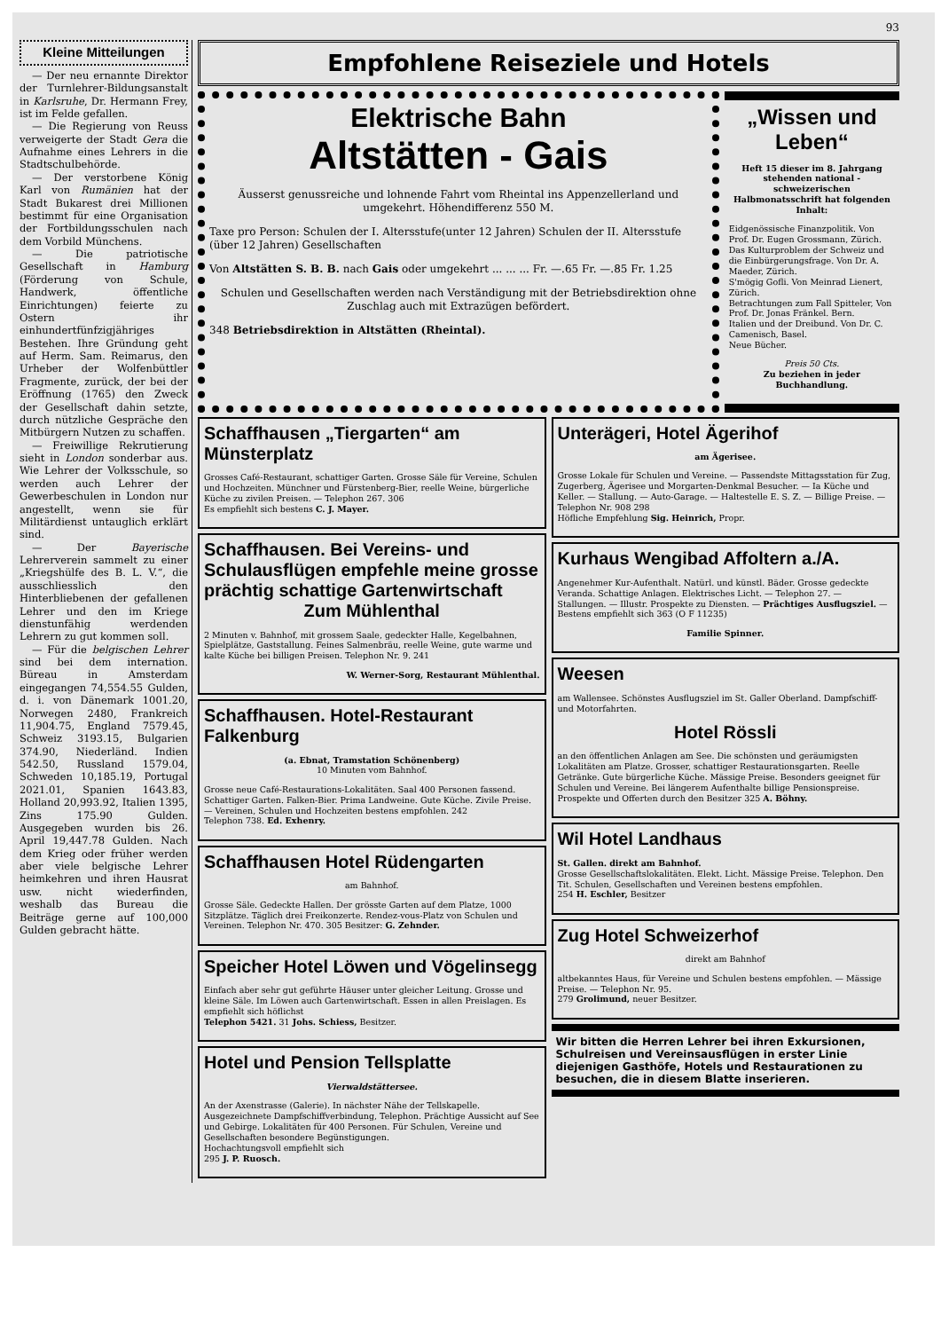93
Kleine Mitteilungen
— Der neu ernannte Direktor der Turnlehrer-Bildungsanstalt in Karlsruhe, Dr. Hermann Frey, ist im Felde gefallen.
— Die Regierung von Reuss verweigerte der Stadt Gera die Aufnahme eines Lehrers in die Stadtschulbehörde.
— Der verstorbene König Karl von Rumänien hat der Stadt Bukarest drei Millionen bestimmt für eine Organisation der Fortbildungsschulen nach dem Vorbild Münchens.
— Die patriotische Gesellschaft in Hamburg (Förderung von Schule, Handwerk, öffentliche Einrichtungen) feierte zu Ostern ihr einhundertfünfzigjähriges Bestehen. Ihre Gründung geht auf Herm. Sam. Reimarus, den Urheber der Wolfenbüttler Fragmente, zurück, der bei der Eröffnung (1765) den Zweck der Gesellschaft dahin setzte, durch nützliche Gespräche den Mitbürgern Nutzen zu schaffen.
— Freiwillige Rekrutierung sieht in London sonderbar aus. Wie Lehrer der Volksschule, so werden auch Lehrer der Gewerbeschulen in London nur angestellt, wenn sie für Militärdienst untauglich erklärt sind.
— Der Bayerische Lehrerverein sammelt zu einer „Kriegshülfe des B. L. V.“, die ausschliesslich den Hinterbliebenen der gefallenen Lehrer und den im Kriege dienstunfähig werdenden Lehrern zu gut kommen soll.
— Für die belgischen Lehrer sind bei dem internation. Büreau in Amsterdam eingegangen 74,554.55 Gulden, d. i. von Dänemark 1001.20, Norwegen 2480, Frankreich 11,904.75, England 7579.45, Schweiz 3193.15, Bulgarien 374.90, Niederländ. Indien 542.50, Russland 1579.04, Schweden 10,185.19, Portugal 2021.01, Spanien 1643.83, Holland 20,993.92, Italien 1395, Zins 175.90 Gulden. Ausgegeben wurden bis 26. April 19,447.78 Gulden. Nach dem Krieg oder früher werden aber viele belgische Lehrer heimkehren und ihren Hausrat usw. nicht wiederfinden, weshalb das Bureau die Beiträge gerne auf 100,000 Gulden gebracht hätte.
Empfohlene Reiseziele und Hotels
Elektrische Bahn
Altstätten - Gais
Äusserst genussreiche und lohnende Fahrt vom Rheintal ins Appenzellerland und umgekehrt. Höhendifferenz 550 M.
Taxe pro Person: Schulen der I. Altersstufe(unter 12 Jahren) Schulen der II. Altersstufe (über 12 Jahren) Gesellschaften
Von Altstätten S. B. B. nach Gais oder umgekehrt ... ... ... Fr. —.65 Fr. —.85 Fr. 1.25
Schulen und Gesellschaften werden nach Verständigung mit der Betriebsdirektion ohne Zuschlag auch mit Extrazügen befördert.
348 Betriebsdirektion in Altstätten (Rheintal).
„Wissen und Leben“
Heft 15 dieser im 8. Jahrgang stehenden national - schweizerischen Halbmonatsschrift hat folgenden Inhalt:
Eidgenössische Finanzpolitik. Von Prof. Dr. Eugen Grossmann, Zürich.
Das Kulturproblem der Schweiz und die Einbürgerungsfrage. Von Dr. A. Maeder, Zürich.
S'mögig Gofli. Von Meinrad Lienert, Zürich.
Betrachtungen zum Fall Spitteler, Von Prof. Dr. Jonas Fränkel. Bern.
Italien und der Dreibund. Von Dr. C. Camenisch, Basel.
Neue Bücher.
Preis 50 Cts.
Zu beziehen in jeder Buchhandlung.
Schaffhausen „Tiergarten“ am Münsterplatz
Grosses Café-Restaurant, schattiger Garten. Grosse Säle für Vereine, Schulen und Hochzeiten. Münchner und Fürstenberg-Bier, reelle Weine, bürgerliche Küche zu zivilen Preisen. — Telephon 267. 306
Es empfiehlt sich bestens C. J. Mayer.
Schaffhausen. Bei Vereins- und Schulausflügen empfehle meine grosse prächtig schattige Gartenwirtschaft
Zum Mühlenthal
2 Minuten v. Bahnhof, mit grossem Saale, gedeckter Halle, Kegelbahnen, Spielplätze, Gaststallung. Feines Salmenbräu, reelle Weine, gute warme und kalte Küche bei billigen Preisen. Telephon Nr. 9. 241
W. Werner-Sorg, Restaurant Mühlenthal.
Schaffhausen. Hotel-Restaurant Falkenburg
(a. Ebnat, Tramstation Schönenberg)
10 Minuten vom Bahnhof.
Grosse neue Café-Restaurations-Lokalitäten. Saal 400 Personen fassend. Schattiger Garten. Falken-Bier. Prima Landweine. Gute Küche. Zivile Preise. — Vereinen, Schulen und Hochzeiten bestens empfohlen. 242
Telephon 738. Ed. Exhenry.
Schaffhausen Hotel Rüdengarten
am Bahnhof.
Grosse Säle. Gedeckte Hallen. Der grösste Garten auf dem Platze, 1000 Sitzplätze. Täglich drei Freikonzerte. Rendez-vous-Platz von Schulen und Vereinen. Telephon Nr. 470. 305 Besitzer: G. Zehnder.
Speicher Hotel Löwen und Vögelinsegg
Einfach aber sehr gut geführte Häuser unter gleicher Leitung. Grosse und kleine Säle. Im Löwen auch Gartenwirtschaft. Essen in allen Preislagen. Es empfiehlt sich höflichst
Telephon 5421. 31 Johs. Schiess, Besitzer.
Hotel und Pension Tellsplatte
Vierwaldstättersee.
An der Axenstrasse (Galerie). In nächster Nähe der Tellskapelle. Ausgezeichnete Dampfschiffverbindung, Telephon. Prächtige Aussicht auf See und Gebirge. Lokalitäten für 400 Personen. Für Schulen, Vereine und Gesellschaften besondere Begünstigungen.
Hochachtungsvoll empfiehlt sich
295 J. P. Ruosch.
Unterägeri, Hotel Ägerihof
am Ägerisee.
Grosse Lokale für Schulen und Vereine. — Passendste Mittagsstation für Zug, Zugerberg, Ägerisee und Morgarten-Denkmal Besucher. — Ia Küche und Keller. — Stallung. — Auto-Garage. — Haltestelle E. S. Z. — Billige Preise. — Telephon Nr. 908 298
Höfliche Empfehlung Sig. Heinrich, Propr.
Kurhaus Wengibad Affoltern a./A.
Angenehmer Kur-Aufenthalt. Natürl. und künstl. Bäder. Grosse gedeckte Veranda. Schattige Anlagen. Elektrisches Licht. — Telephon 27. — Stallungen. — Illustr. Prospekte zu Diensten. — Prächtiges Ausflugsziel. — Bestens empfiehlt sich 363 (O F 11235)
Familie Spinner.
Weesen
am Wallensee. Schönstes Ausflugsziel im St. Galler Oberland. Dampfschiff- und Motorfahrten.
Hotel Rössli
an den öffentlichen Anlagen am See. Die schönsten und geräumigsten Lokalitäten am Platze. Grosser, schattiger Restaurationsgarten. Reelle Getränke. Gute bürgerliche Küche. Mässige Preise. Besonders geeignet für Schulen und Vereine. Bei längerem Aufenthalte billige Pensionspreise. Prospekte und Offerten durch den Besitzer 325 A. Böhny.
Wil Hotel Landhaus
St. Gallen. direkt am Bahnhof.
Grosse Gesellschaftslokalitäten. Elekt. Licht. Mässige Preise. Telephon. Den Tit. Schulen, Gesellschaften und Vereinen bestens empfohlen.
254 H. Eschler, Besitzer
Zug Hotel Schweizerhof
direkt am Bahnhof
altbekanntes Haus, für Vereine und Schulen bestens empfohlen. — Mässige Preise. — Telephon Nr. 95.
279 Grolimund, neuer Besitzer.
Wir bitten die Herren Lehrer bei ihren Exkursionen, Schulreisen und Vereinsausflügen in erster Linie diejenigen Gasthöfe, Hotels und Restaurationen zu besuchen, die in diesem Blatte inserieren.